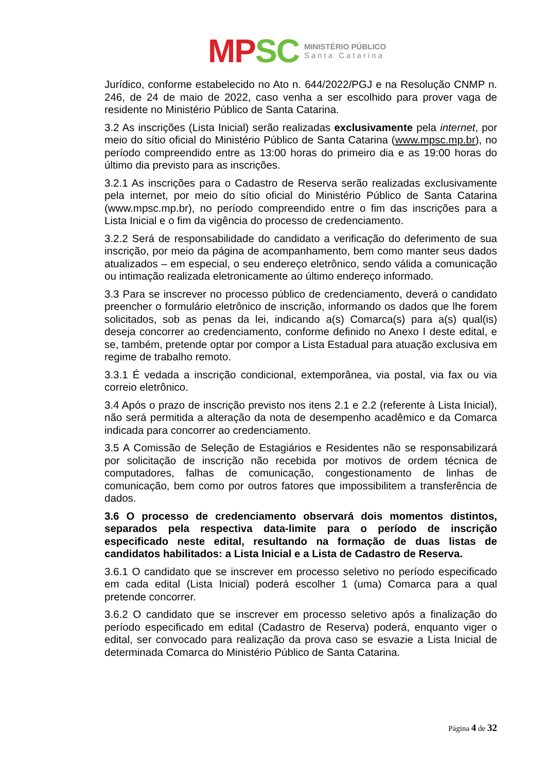MP SC
MINISTÉRIO PÚBLICO
Santa Catarina
Jurídico, conforme estabelecido no Ato n. 644/2022/PGJ e na Resolução CNMP n. 246, de 24 de maio de 2022, caso venha a ser escolhido para prover vaga de residente no Ministério Público de Santa Catarina.
3.2 As inscrições (Lista Inicial) serão realizadas exclusivamente pela internet, por meio do sítio oficial do Ministério Público de Santa Catarina (www.mpsc.mp.br), no período compreendido entre as 13:00 horas do primeiro dia e as 19:00 horas do último dia previsto para as inscrições.
3.2.1 As inscrições para o Cadastro de Reserva serão realizadas exclusivamente pela internet, por meio do sítio oficial do Ministério Público de Santa Catarina (www.mpsc.mp.br), no período compreendido entre o fim das inscrições para a Lista Inicial e o fim da vigência do processo de credenciamento.
3.2.2 Será de responsabilidade do candidato a verificação do deferimento de sua inscrição, por meio da página de acompanhamento, bem como manter seus dados atualizados – em especial, o seu endereço eletrônico, sendo válida a comunicação ou intimação realizada eletronicamente ao último endereço informado.
3.3 Para se inscrever no processo público de credenciamento, deverá o candidato preencher o formulário eletrônico de inscrição, informando os dados que lhe forem solicitados, sob as penas da lei, indicando a(s) Comarca(s) para a(s) qual(is) deseja concorrer ao credenciamento, conforme definido no Anexo I deste edital, e se, também, pretende optar por compor a Lista Estadual para atuação exclusiva em regime de trabalho remoto.
3.3.1 É vedada a inscrição condicional, extemporânea, via postal, via fax ou via correio eletrônico.
3.4 Após o prazo de inscrição previsto nos itens 2.1 e 2.2 (referente à Lista Inicial), não será permitida a alteração da nota de desempenho acadêmico e da Comarca indicada para concorrer ao credenciamento.
3.5 A Comissão de Seleção de Estagiários e Residentes não se responsabilizará por solicitação de inscrição não recebida por motivos de ordem técnica de computadores, falhas de comunicação, congestionamento de linhas de comunicação, bem como por outros fatores que impossibilitem a transferência de dados.
3.6 O processo de credenciamento observará dois momentos distintos, separados pela respectiva data-limite para o período de inscrição especificado neste edital, resultando na formação de duas listas de candidatos habilitados: a Lista Inicial e a Lista de Cadastro de Reserva.
3.6.1 O candidato que se inscrever em processo seletivo no período especificado em cada edital (Lista Inicial) poderá escolher 1 (uma) Comarca para a qual pretende concorrer.
3.6.2 O candidato que se inscrever em processo seletivo após a finalização do período especificado em edital (Cadastro de Reserva) poderá, enquanto viger o edital, ser convocado para realização da prova caso se esvazie a Lista Inicial de determinada Comarca do Ministério Público de Santa Catarina.
Página 4 de 32